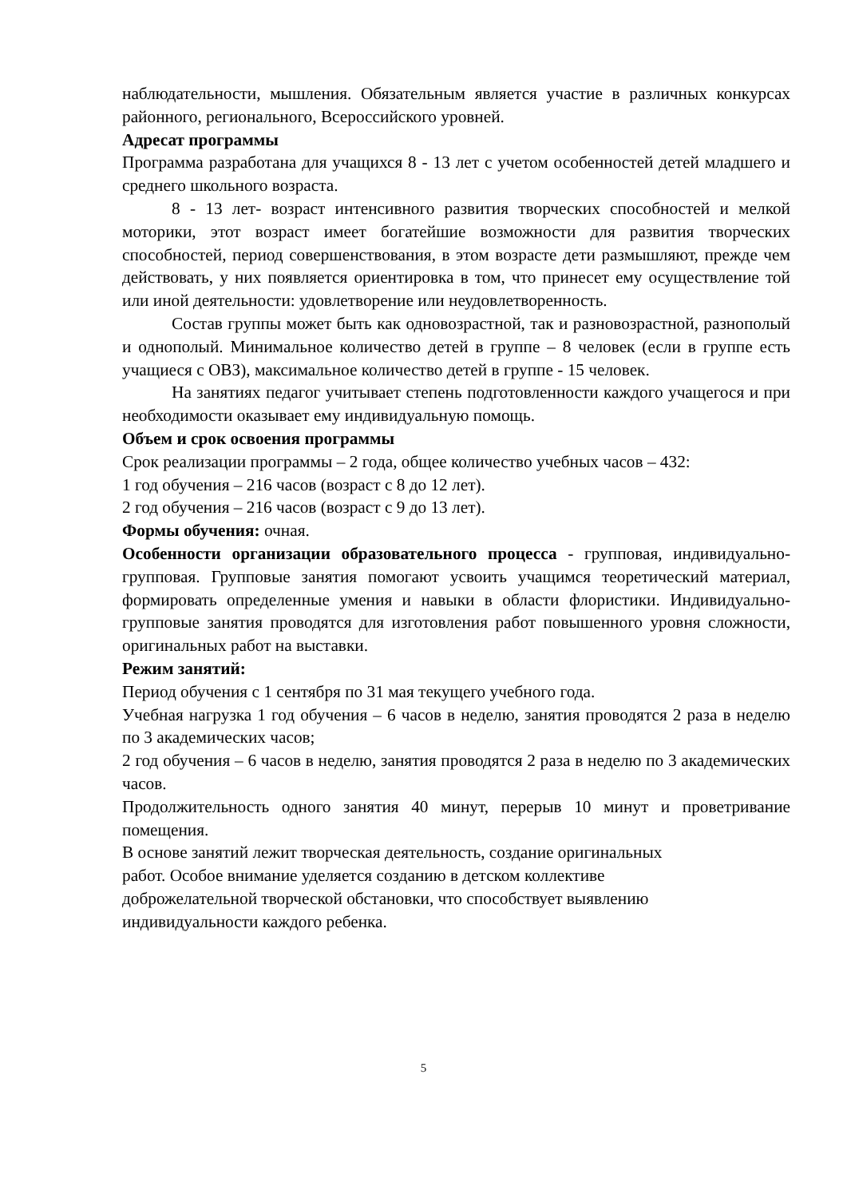наблюдательности, мышления. Обязательным является участие в различных конкурсах районного, регионального, Всероссийского уровней.
Адресат программы
Программа разработана для учащихся 8 - 13 лет с учетом особенностей детей младшего и среднего школьного возраста.
8 - 13 лет- возраст интенсивного развития творческих способностей и мелкой моторики, этот возраст имеет богатейшие возможности для развития творческих способностей, период совершенствования, в этом возрасте дети размышляют, прежде чем действовать, у них появляется ориентировка в том, что принесет ему осуществление той или иной деятельности: удовлетворение или неудовлетворенность.
Состав группы может быть как одновозрастной, так и разновозрастной, разнополый и однополый. Минимальное количество детей в группе – 8 человек (если в группе есть учащиеся с ОВЗ), максимальное количество детей в группе - 15 человек.
На занятиях педагог учитывает степень подготовленности каждого учащегося и при необходимости оказывает ему индивидуальную помощь.
Объем и срок освоения программы
Срок реализации программы – 2 года, общее количество учебных часов – 432:
1 год обучения – 216 часов (возраст с 8 до 12 лет).
2 год обучения – 216 часов (возраст с 9 до 13 лет).
Формы обучения: очная.
Особенности организации образовательного процесса - групповая, индивидуально-групповая. Групповые занятия помогают усвоить учащимся теоретический материал, формировать определенные умения и навыки в области флористики. Индивидуально-групповые занятия проводятся для изготовления работ повышенного уровня сложности, оригинальных работ на выставки.
Режим занятий:
Период обучения с 1 сентября по 31 мая текущего учебного года.
Учебная нагрузка 1 год обучения – 6 часов в неделю, занятия проводятся 2 раза в неделю по 3 академических часов;
2 год обучения – 6 часов в неделю, занятия проводятся 2 раза в неделю по 3 академических часов.
Продолжительность одного занятия 40 минут, перерыв 10 минут и проветривание помещения.
В основе занятий лежит творческая деятельность, создание оригинальных
работ. Особое внимание уделяется созданию в детском коллективе
доброжелательной творческой обстановки, что способствует выявлению
индивидуальности каждого ребенка.
5